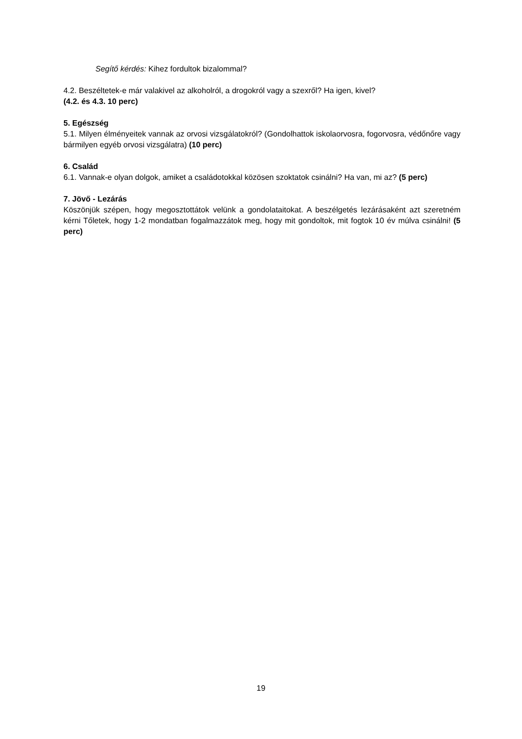Segítő kérdés: Kihez fordultok bizalommal?
4.2. Beszéltetek-e már valakivel az alkoholról, a drogokról vagy a szexről? Ha igen, kivel?
(4.2. és 4.3. 10 perc)
5. Egészség
5.1. Milyen élményeitek vannak az orvosi vizsgálatokról? (Gondolhattok iskolaorvosra, fogorvosra, védőnőre vagy bármilyen egyéb orvosi vizsgálatra) (10 perc)
6. Család
6.1. Vannak-e olyan dolgok, amiket a családotokkal közösen szoktatok csinálni? Ha van, mi az? (5 perc)
7. Jövő - Lezárás
Köszönjük szépen, hogy megosztottátok velünk a gondolataitokat. A beszélgetés lezárásaként azt szeretném kérni Tőletek, hogy 1-2 mondatban fogalmazzátok meg, hogy mit gondoltok, mit fogtok 10 év múlva csinálni! (5 perc)
19